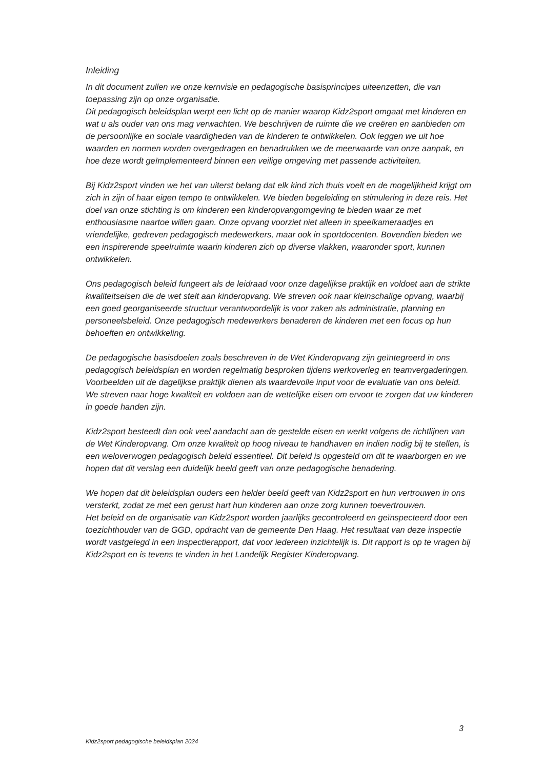Inleiding
In dit document zullen we onze kernvisie en pedagogische basisprincipes uiteenzetten, die van toepassing zijn op onze organisatie.
Dit pedagogisch beleidsplan werpt een licht op de manier waarop Kidz2sport omgaat met kinderen en wat u als ouder van ons mag verwachten. We beschrijven de ruimte die we creëren en aanbieden om de persoonlijke en sociale vaardigheden van de kinderen te ontwikkelen. Ook leggen we uit hoe waarden en normen worden overgedragen en benadrukken we de meerwaarde van onze aanpak, en hoe deze wordt geïmplementeerd binnen een veilige omgeving met passende activiteiten.
Bij Kidz2sport vinden we het van uiterst belang dat elk kind zich thuis voelt en de mogelijkheid krijgt om zich in zijn of haar eigen tempo te ontwikkelen. We bieden begeleiding en stimulering in deze reis. Het doel van onze stichting is om kinderen een kinderopvangomgeving te bieden waar ze met enthousiasme naartoe willen gaan. Onze opvang voorziet niet alleen in speelkameraadjes en vriendelijke, gedreven pedagogisch medewerkers, maar ook in sportdocenten. Bovendien bieden we een inspirerende speelruimte waarin kinderen zich op diverse vlakken, waaronder sport, kunnen ontwikkelen.
Ons pedagogisch beleid fungeert als de leidraad voor onze dagelijkse praktijk en voldoet aan de strikte kwaliteitseisen die de wet stelt aan kinderopvang. We streven ook naar kleinschalige opvang, waarbij een goed georganiseerde structuur verantwoordelijk is voor zaken als administratie, planning en personeelsbeleid. Onze pedagogisch medewerkers benaderen de kinderen met een focus op hun behoeften en ontwikkeling.
De pedagogische basisdoelen zoals beschreven in de Wet Kinderopvang zijn geïntegreerd in ons pedagogisch beleidsplan en worden regelmatig besproken tijdens werkoverleg en teamvergaderingen. Voorbeelden uit de dagelijkse praktijk dienen als waardevolle input voor de evaluatie van ons beleid. We streven naar hoge kwaliteit en voldoen aan de wettelijke eisen om ervoor te zorgen dat uw kinderen in goede handen zijn.
Kidz2sport besteedt dan ook veel aandacht aan de gestelde eisen en werkt volgens de richtlijnen van de Wet Kinderopvang. Om onze kwaliteit op hoog niveau te handhaven en indien nodig bij te stellen, is een weloverwogen pedagogisch beleid essentieel. Dit beleid is opgesteld om dit te waarborgen en we hopen dat dit verslag een duidelijk beeld geeft van onze pedagogische benadering.
We hopen dat dit beleidsplan ouders een helder beeld geeft van Kidz2sport en hun vertrouwen in ons versterkt, zodat ze met een gerust hart hun kinderen aan onze zorg kunnen toevertrouwen.
Het beleid en de organisatie van Kidz2sport worden jaarlijks gecontroleerd en geïnspecteerd door een toezichthouder van de GGD, opdracht van de gemeente Den Haag. Het resultaat van deze inspectie wordt vastgelegd in een inspectierapport, dat voor iedereen inzichtelijk is. Dit rapport is op te vragen bij Kidz2sport en is tevens te vinden in het Landelijk Register Kinderopvang.
3
Kidz2sport pedagogische beleidsplan 2024